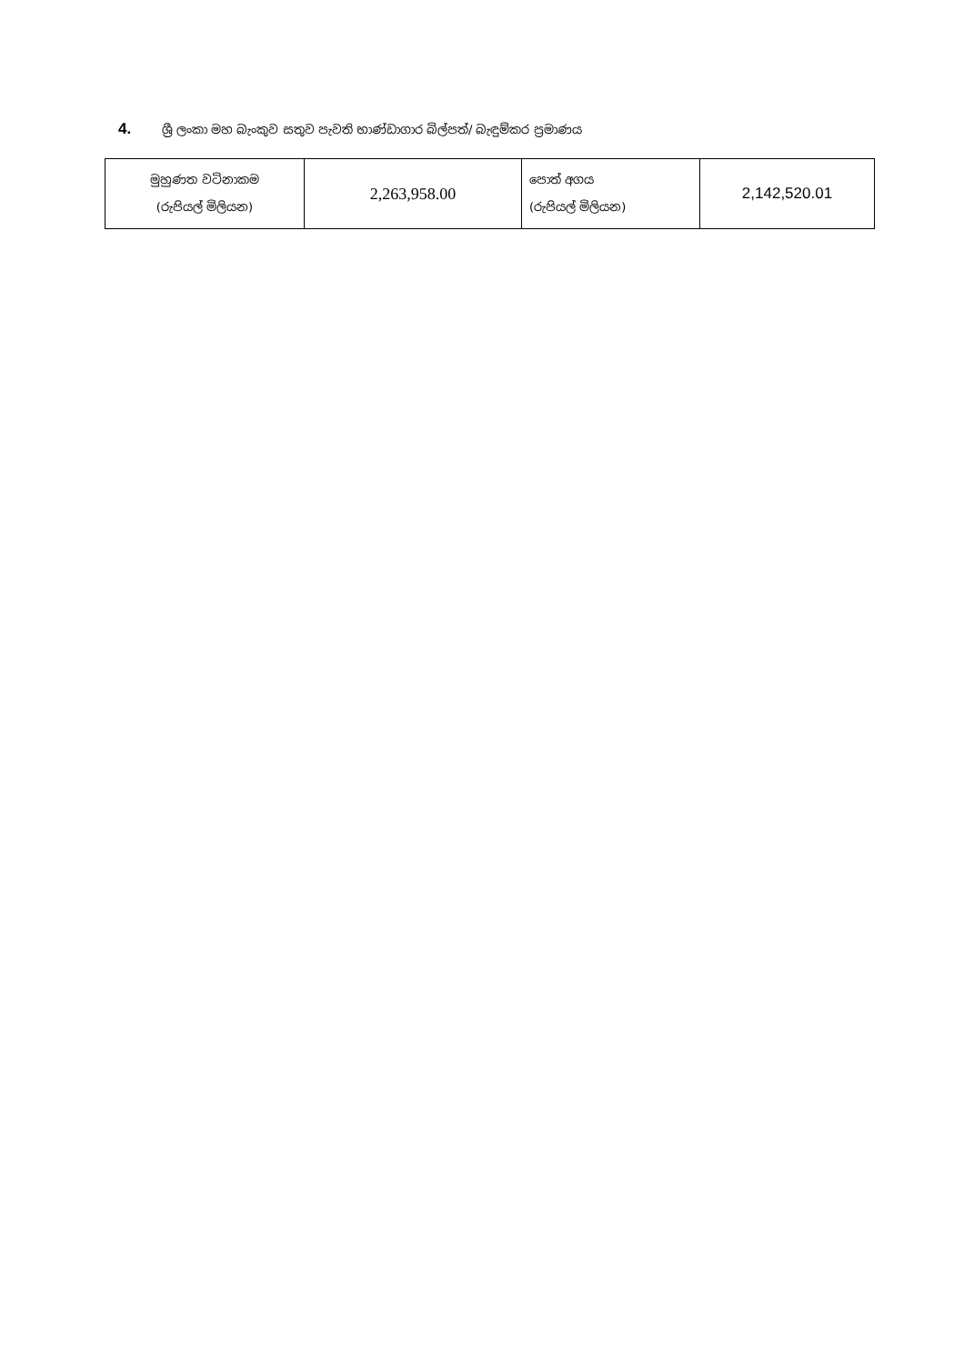4. ශ්‍රී ලංකා මහ බැංකුව සතුව පැවති භාණ්ඩාගාර බිල්පත්/ බැඳුම්කර ප්‍රමාණය
| මුහුණත වටිනාකම (රුපියල් මිලියන) | 2,263,958.00 | පොත් අගය (රුපියල් මිලියන) | 2,142,520.01 |